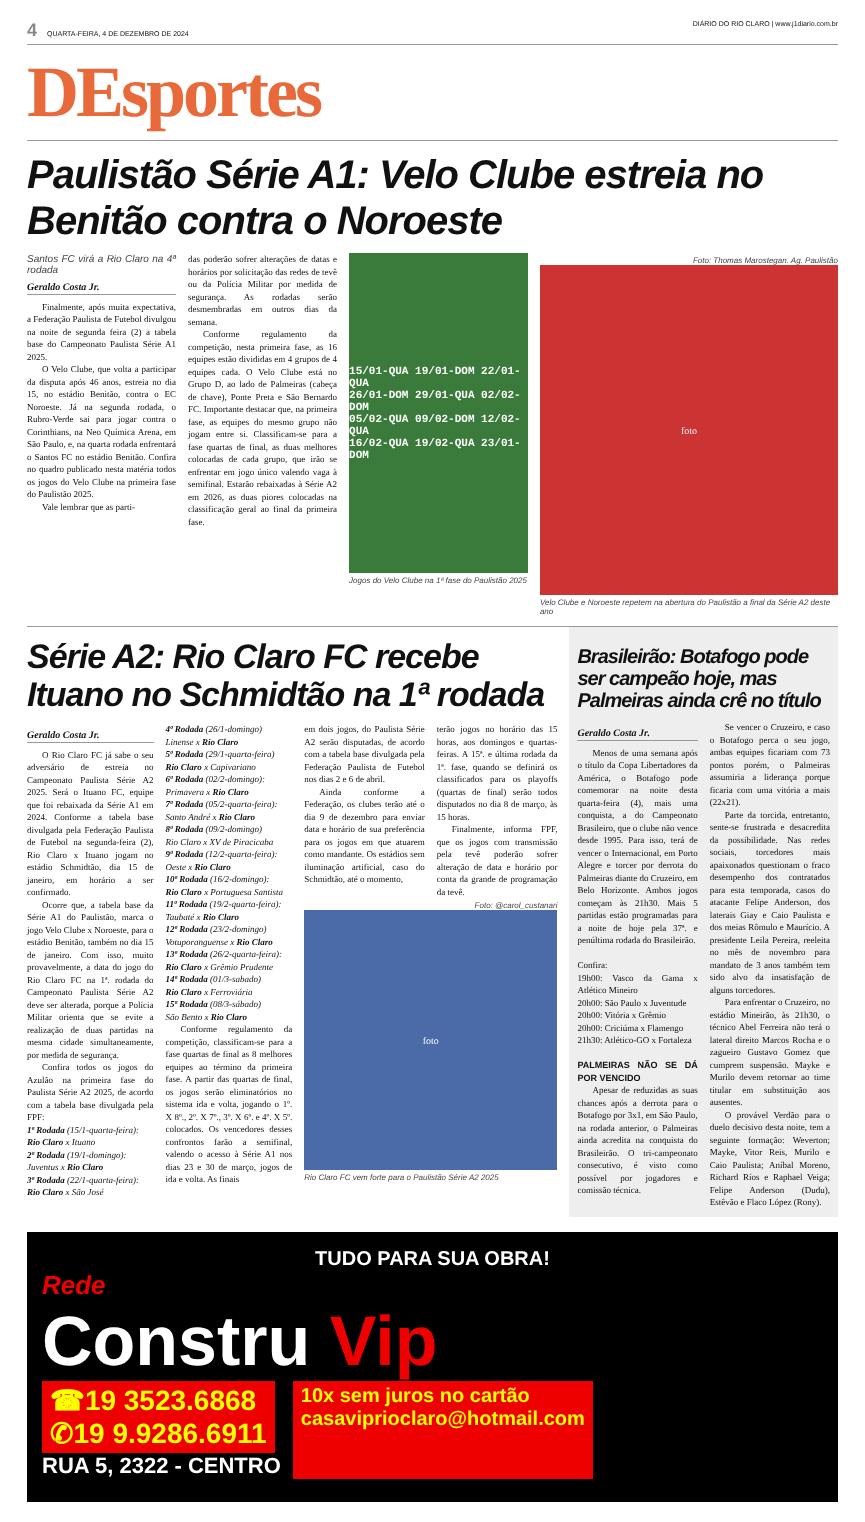4 QUARTA-FEIRA, 4 DE DEZEMBRO DE 2024 DIÁRIO DO RIO CLARO | www.j1diario.com.br
DEsportes
Paulistão Série A1: Velo Clube estreia no Benitão contra o Noroeste
Santos FC virá a Rio Claro na 4ª rodada
Geraldo Costa Jr.
Finalmente, após muita expectativa, a Federação Paulista de Futebol divulgou na noite de segunda feira (2) a tabela base do Campeonato Paulista Série A1 2025.
O Velo Clube, que volta a participar da disputa após 46 anos, estreia no dia 15, no estádio Benitão, contra o EC Noroeste. Já na segunda rodada, o Rubro-Verde sai para jogar contra o Corinthians, na Neo Química Arena, em São Paulo, e, na quarta rodada enfrentará o Santos FC no estádio Benitão. Confira no quadro publicado nesta matéria todos os jogos do Velo Clube na primeira fase do Paulistão 2025.
Vale lembrar que as parti-
das poderão sofrer alterações de datas e horários por solicitação das redes de tevê ou da Polícia Militar por medida de segurança. As rodadas serão desmembradas em outros dias da semana.
Conforme regulamento da competição, nesta primeira fase, as 16 equipes estão divididas em 4 grupos de 4 equipes cada. O Velo Clube está no Grupo D, ao lado de Palmeiras (cabeça de chave), Ponte Preta e São Bernardo FC. Importante destacar que, na primeira fase, as equipes do mesmo grupo não jogam entre si. Classificam-se para a fase quartas de final, as duas melhores colocadas de cada grupo, que irão se enfrentar em jogo único valendo vaga à semifinal. Estarão rebaixadas à Série A2 em 2026, as duas piores colocadas na classificação geral ao final da primeira fase.
15/01-QUA 19/01-DOM 22/01-QUA
26/01-DOM 29/01-QUA 02/02-DOM
05/02-QUA 09/02-DOM 12/02-QUA
16/02-QUA 19/02-QUA 23/01-DOM
Jogos do Velo Clube na 1ª fase do Paulistão 2025
Foto: Thomas Marostegan. Ag. Paulistão
foto
Velo Clube e Noroeste repetem na abertura do Paulistão a final da Série A2 deste ano
Série A2: Rio Claro FC recebe Ituano no Schmidtão na 1ª rodada
Geraldo Costa Jr.
O Rio Claro FC já sabe o seu adversário de estreia no Campeonato Paulista Série A2 2025. Será o Ituano FC, equipe que foi rebaixada da Série A1 em 2024. Conforme a tabela base divulgada pela Federação Paulista de Futebol na segunda-feira (2), Rio Claro x Ituano jogam no estádio Schmidtão, dia 15 de janeiro, em horário a ser confirmado.
Ocorre que, a tabela base da Série A1 do Paulistão, marca o jogo Velo Clube x Noroeste, para o estádio Benitão, também no dia 15 de janeiro. Com isso, muito provavelmente, a data do jogo do Rio Claro FC na 1ª. rodada do Campeonato Paulista Série A2 deve ser alterada, porque a Polícia Militar orienta que se evite a realização de duas partidas na mesma cidade simultaneamente, por medida de segurança.
Confira todos os jogos do Azulão na primeira fase do Paulista Série A2 2025, de acordo com a tabela base divulgada pela FPF:
1ª Rodada (15/1-quarta-feira):
Rio Claro x Ituano
2ª Rodada (19/1-domingo):
Juventus x Rio Claro
3ª Rodada (22/1-quarta-feira):
Rio Claro x São José
4ª Rodada (26/1-domingo)
Linense x Rio Claro
5ª Rodada (29/1-quarta-feira)
Rio Claro x Capivariano
6ª Rodada (02/2-domingo):
Primavera x Rio Claro
7ª Rodada (05/2-quarta-feira):
Santo André x Rio Claro
8ª Rodada (09/2-domingo)
Rio Claro x XV de Piracicaba
9ª Rodada (12/2-quarta-feira):
Oeste x Rio Claro
10ª Rodada (16/2-domingo):
Rio Claro x Portuguesa Santista
11ª Rodada (19/2-quarta-feira):
Taubaté x Rio Claro
12ª Rodada (23/2-domingo)
Votuporanguense x Rio Claro
13ª Rodada (26/2-quarta-feira):
Rio Claro x Grêmio Prudente
14ª Rodada (01/3-sabado)
Rio Claro x Ferroviária
15ª Rodada (08/3-sábado)
São Bento x Rio Claro
Conforme regulamento da competição, classificam-se para a fase quartas de final as 8 melhores equipes ao término da primeira fase. A partir das quartas de final, os jogos serão eliminatórios no sistema ida e volta, jogando o 1º. X 8º., 2º. X 7º., 3º. X 6º. e 4º. X 5º. colocados. Os vencedores desses confrontos farão a semifinal, valendo o acesso à Série A1 nos dias 23 e 30 de março, jogos de ida e volta. As finais
em dois jogos, do Paulista Série A2 serão disputadas, de acordo com a tabela base divulgada pela Federação Paulista de Futebol nos dias 2 e 6 de abril.
Ainda conforme a Federação, os clubes terão até o dia 9 de dezembro para enviar data e horário de sua preferência para os jogos em que atuarem como mandante. Os estádios sem iluminação artificial, caso do Schmidtão, até o momento,
terão jogos no horário das 15 horas, aos domingos e quartas-feiras. A 15ª. e última rodada da 1ª. fase, quando se definirá os classificados para os playoffs (quartas de final) serão todos disputados no dia 8 de março, às 15 horas.
Finalmente, informa FPF, que os jogos com transmissão pela tevê poderão sofrer alteração de data e horário por conta da grande de programação da tevê.
Foto: @carol_custanari
foto
Rio Claro FC vem forte para o Paulistão Série A2 2025
Brasileirão: Botafogo pode ser campeão hoje, mas Palmeiras ainda crê no título
Geraldo Costa Jr.
Menos de uma semana após o título da Copa Libertadores da América, o Botafogo pode comemorar na noite desta quarta-feira (4), mais uma conquista, a do Campeonato Brasileiro, que o clube não vence desde 1995. Para isso, terá de vencer o Internacional, em Porto Alegre e torcer por derrota do Palmeiras diante do Cruzeiro, em Belo Horizonte. Ambos jogos começam às 21h30. Mais 5 partidas estão programadas para a noite de hoje pela 37ª. e penúltima rodada do Brasileirão.
Confira:
19h00: Vasco da Gama x Atlético Mineiro
20h00: São Paulo x Juventude
20h00: Vitória x Grêmio
20h00: Criciúma x Flamengo
21h30: Atlético-GO x Fortaleza
PALMEIRAS NÃO SE DÁ POR VENCIDO
Apesar de reduzidas as suas chances após a derrota para o Botafogo por 3x1, em São Paulo, na rodada anterior, o Palmeiras ainda acredita na conquista do Brasileirão. O tri-campeonato consecutivo, é visto como possível por jogadores e comissão técnica.
Se vencer o Cruzeiro, e caso o Botafogo perca o seu jogo, ambas equipes ficariam com 73 pontos porém, o Palmeiras assumiria a liderança porque ficaria com uma vitória a mais (22x21).
Parte da torcida, entretanto, sente-se frustrada e desacredita da possibilidade. Nas redes sociais, torcedores mais apaixonados questionam o fraco desempenho dos contratados para esta temporada, casos do atacante Felipe Anderson, dos laterais Giay e Caio Paulista e dos meias Rômulo e Maurício. A presidente Leila Pereira, reeleita no mês de novembro para mandato de 3 anos também tem sido alvo da insatisfação de alguns torcedores.
Para enfrentar o Cruzeiro, no estádio Mineirão, às 21h30, o técnico Abel Ferreira não terá o lateral direito Marcos Rocha e o zagueiro Gustavo Gomez que cumprem suspensão. Mayke e Murilo devem retornar ao time titular em substituição aos ausentes.
O provável Verdão para o duelo decisivo desta noite, tem a seguinte formação: Weverton; Mayke, Vitor Reis, Murilo e Caio Paulista; Aníbal Moreno, Richard Ríos e Raphael Veiga; Felipe Anderson (Dudu), Estêvão e Flaco López (Rony).
TUDO PARA SUA OBRA!
Rede
Constru Vip
☎19 3523.6868
✆19 9.9286.6911
RUA 5, 2322 - CENTRO
10x sem juros no cartão
casaviprioclaro@hotmail.com